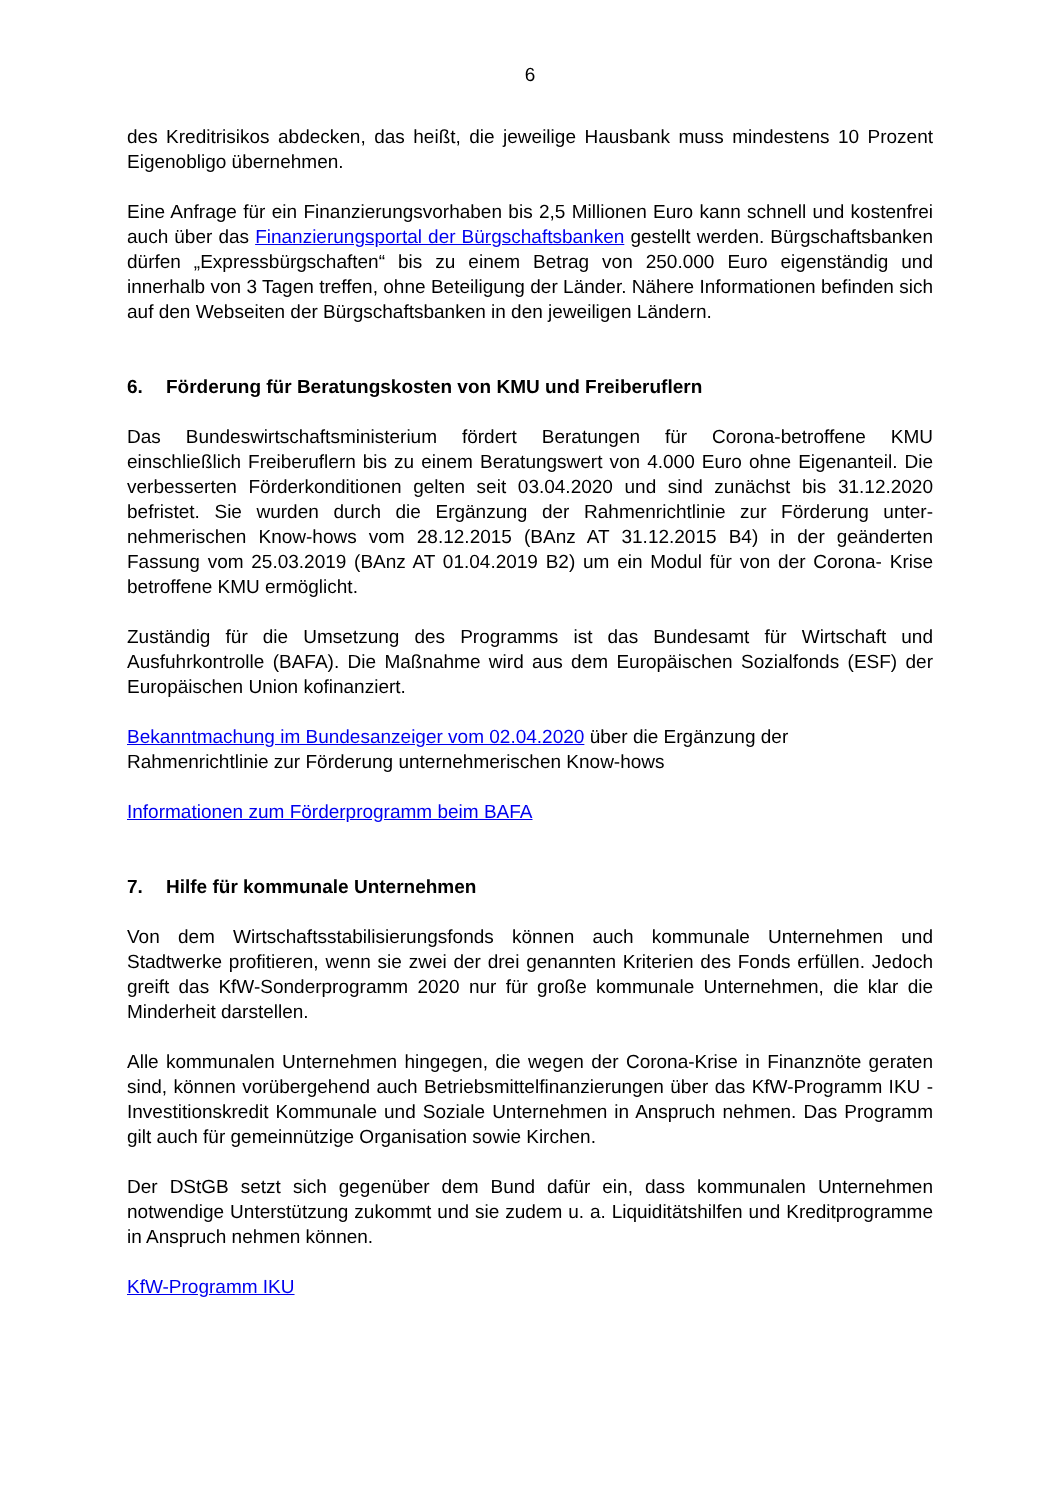6
des Kreditrisikos abdecken, das heißt, die jeweilige Hausbank muss mindestens 10 Prozent Eigenobligo übernehmen.
Eine Anfrage für ein Finanzierungsvorhaben bis 2,5 Millionen Euro kann schnell und kostenfrei auch über das Finanzierungsportal der Bürgschaftsbanken gestellt werden. Bürgschafts­banken dürfen „Expressbürgschaften“ bis zu einem Betrag von 250.000 Euro eigenständig und innerhalb von 3 Tagen treffen, ohne Beteiligung der Länder. Nähere Informationen befinden sich auf den Webseiten der Bürgschaftsbanken in den jeweiligen Ländern.
6. Förderung für Beratungskosten von KMU und Freiberuflern
Das Bundeswirtschaftsministerium fördert Beratungen für Corona-betroffene KMU einschließlich Freiberuflern bis zu einem Beratungswert von 4.000 Euro ohne Eigenanteil. Die verbesserten Förderkonditionen gelten seit 03.04.2020 und sind zunächst bis 31.12.2020 befristet. Sie wurden durch die Ergänzung der Rahmenrichtlinie zur Förderung unter­nehmerischen Know-hows vom 28.12.2015 (BAnz AT 31.12.2015 B4) in der geänderten Fassung vom 25.03.2019 (BAnz AT 01.04.2019 B2) um ein Modul für von der Corona- Krise betroffene KMU ermöglicht.
Zuständig für die Umsetzung des Programms ist das Bundesamt für Wirtschaft und Ausfuhrkontrolle (BAFA). Die Maßnahme wird aus dem Europäischen Sozialfonds (ESF) der Europäischen Union kofinanziert.
Bekanntmachung im Bundesanzeiger vom 02.04.2020 über die Ergänzung der
Rahmenrichtlinie zur Förderung unternehmerischen Know-hows
Informationen zum Förderprogramm beim BAFA
7. Hilfe für kommunale Unternehmen
Von dem Wirtschaftsstabilisierungsfonds können auch kommunale Unternehmen und Stadtwerke profitieren, wenn sie zwei der drei genannten Kriterien des Fonds erfüllen. Jedoch greift das KfW-Sonderprogramm 2020 nur für große kommunale Unternehmen, die klar die Minderheit darstellen.
Alle kommunalen Unternehmen hingegen, die wegen der Corona-Krise in Finanznöte geraten sind, können vorübergehend auch Betriebsmittelfinanzierungen über das KfW-Programm IKU - Investitionskredit Kommunale und Soziale Unternehmen in Anspruch nehmen. Das Programm gilt auch für gemeinnützige Organisation sowie Kirchen.
Der DStGB setzt sich gegenüber dem Bund dafür ein, dass kommunalen Unternehmen notwendige Unterstützung zukommt und sie zudem u. a. Liquiditätshilfen und Kredit­programme in Anspruch nehmen können.
KfW-Programm IKU